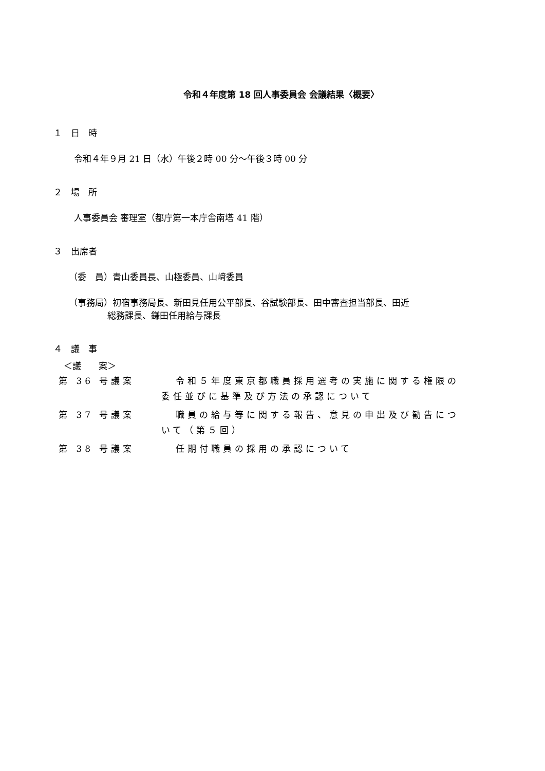令和４年度第 18 回人事委員会 会議結果〈概要〉
１　日　時
令和４年９月 21 日（水）午後２時 00 分～午後３時 00 分
２　場　所
人事委員会 審理室（都庁第一本庁舎南塔 41 階）
３　出席者
（委　員）青山委員長、山極委員、山﨑委員
（事務局）初宿事務局長、新田見任用公平部長、谷試験部長、田中審査担当部長、田近
総務課長、鎌田任用給与課長
４　議　事
＜議　　案＞
| 第 36 号議案 | 令和５年度東京都職員採用選考の実施に関する権限の 委任並びに基準及び方法の承認について |
| 第 37 号議案 | 職員の給与等に関する報告、意見の申出及び勧告につ いて（第５回） |
| 第 38 号議案 | 任期付職員の採用の承認について |